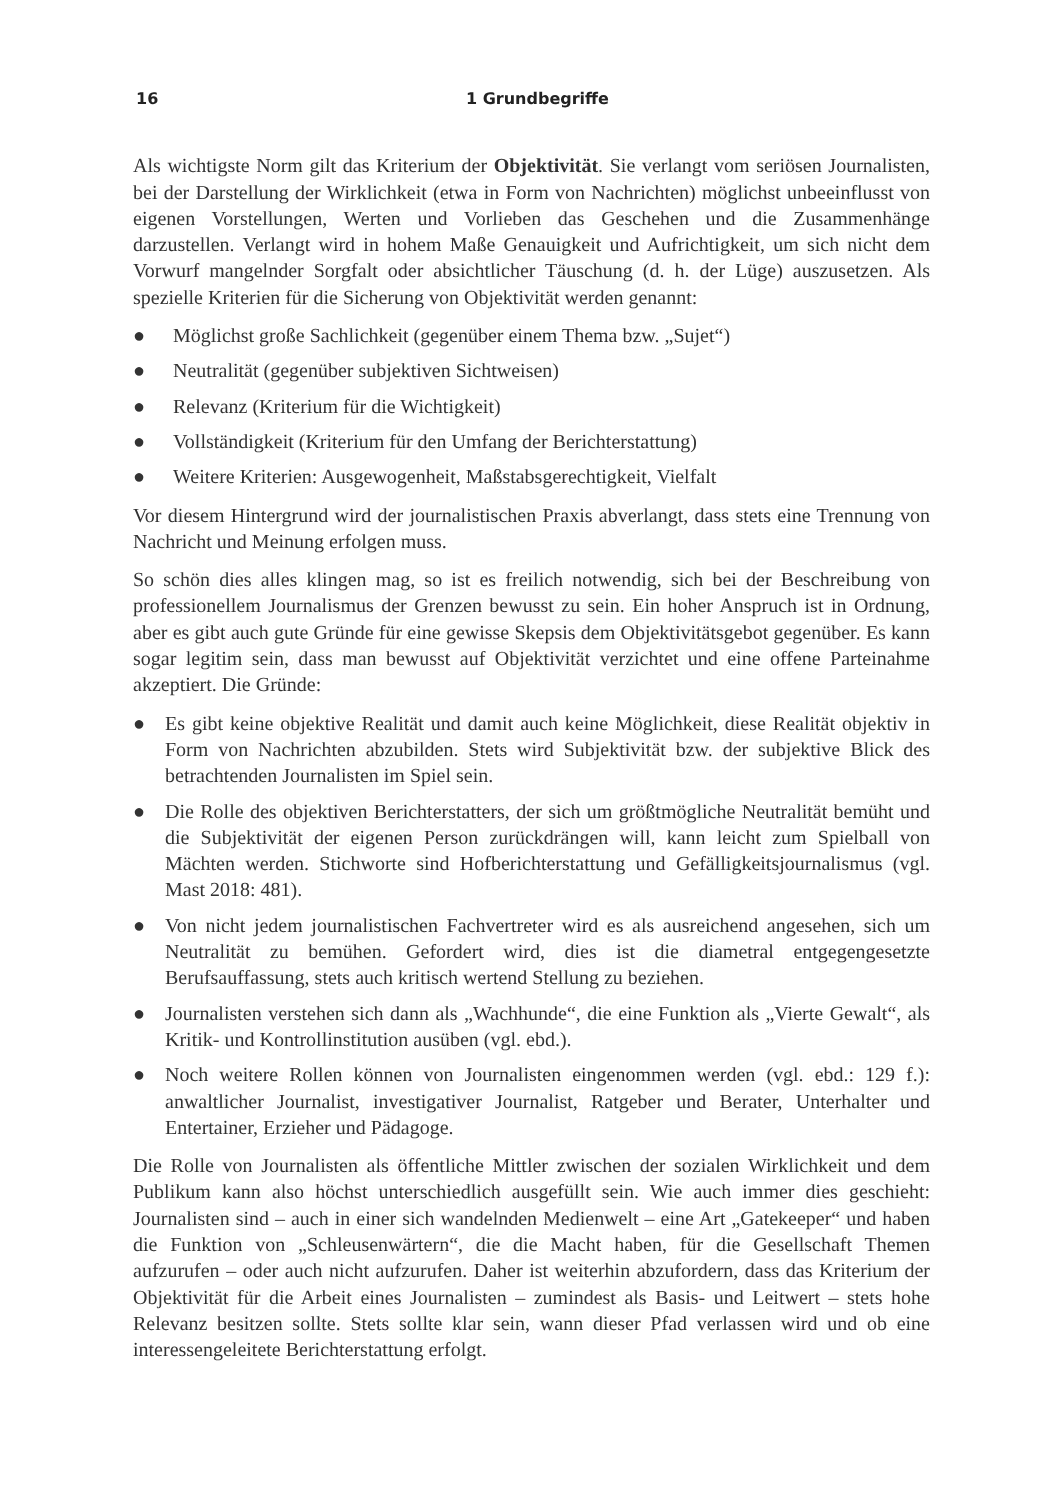16 1 Grundbegriffe
Als wichtigste Norm gilt das Kriterium der Objektivität. Sie verlangt vom seriösen Journalisten, bei der Darstellung der Wirklichkeit (etwa in Form von Nachrichten) möglichst unbeeinflusst von eigenen Vorstellungen, Werten und Vorlieben das Geschehen und die Zusammenhänge darzustellen. Verlangt wird in hohem Maße Genauigkeit und Aufrichtigkeit, um sich nicht dem Vorwurf mangelnder Sorgfalt oder absichtlicher Täuschung (d. h. der Lüge) auszusetzen. Als spezielle Kriterien für die Sicherung von Objektivität werden genannt:
● Möglichst große Sachlichkeit (gegenüber einem Thema bzw. „Sujet“)
● Neutralität (gegenüber subjektiven Sichtweisen)
● Relevanz (Kriterium für die Wichtigkeit)
● Vollständigkeit (Kriterium für den Umfang der Berichterstattung)
● Weitere Kriterien: Ausgewogenheit, Maßstabsgerechtigkeit, Vielfalt
Vor diesem Hintergrund wird der journalistischen Praxis abverlangt, dass stets eine Trennung von Nachricht und Meinung erfolgen muss.
So schön dies alles klingen mag, so ist es freilich notwendig, sich bei der Beschreibung von professionellem Journalismus der Grenzen bewusst zu sein. Ein hoher Anspruch ist in Ordnung, aber es gibt auch gute Gründe für eine gewisse Skepsis dem Objektivitätsgebot gegenüber. Es kann sogar legitim sein, dass man bewusst auf Objektivität verzichtet und eine offene Parteinahme akzeptiert. Die Gründe:
● Es gibt keine objektive Realität und damit auch keine Möglichkeit, diese Realität objektiv in Form von Nachrichten abzubilden. Stets wird Subjektivität bzw. der subjektive Blick des betrachtenden Journalisten im Spiel sein.
● Die Rolle des objektiven Berichterstatters, der sich um größtmögliche Neutralität bemüht und die Subjektivität der eigenen Person zurückdrängen will, kann leicht zum Spielball von Mächten werden. Stichworte sind Hofberichterstattung und Gefälligkeitsjournalismus (vgl. Mast 2018: 481).
● Von nicht jedem journalistischen Fachvertreter wird es als ausreichend angesehen, sich um Neutralität zu bemühen. Gefordert wird, dies ist die diametral entgegengesetzte Berufsauffassung, stets auch kritisch wertend Stellung zu beziehen.
● Journalisten verstehen sich dann als „Wachhunde“, die eine Funktion als „Vierte Gewalt“, als Kritik- und Kontrollinstitution ausüben (vgl. ebd.).
● Noch weitere Rollen können von Journalisten eingenommen werden (vgl. ebd.: 129 f.): anwaltlicher Journalist, investigativer Journalist, Ratgeber und Berater, Unterhalter und Entertainer, Erzieher und Pädagoge.
Die Rolle von Journalisten als öffentliche Mittler zwischen der sozialen Wirklichkeit und dem Publikum kann also höchst unterschiedlich ausgefüllt sein. Wie auch immer dies geschieht: Journalisten sind – auch in einer sich wandelnden Medienwelt – eine Art „Gatekeeper“ und haben die Funktion von „Schleusenwärtern“, die die Macht haben, für die Gesellschaft Themen aufzurufen – oder auch nicht aufzurufen. Daher ist weiterhin abzufordern, dass das Kriterium der Objektivität für die Arbeit eines Journalisten – zumindest als Basis- und Leitwert – stets hohe Relevanz besitzen sollte. Stets sollte klar sein, wann dieser Pfad verlassen wird und ob eine interessengeleitete Berichterstattung erfolgt.